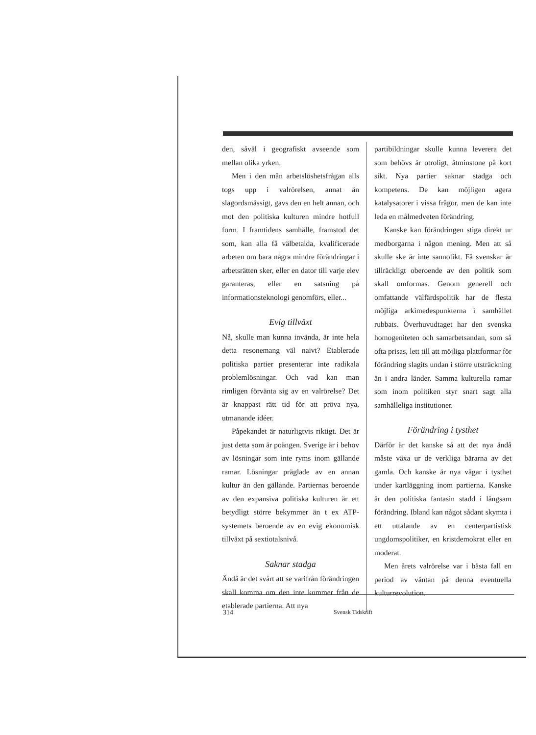den, såväl i geografiskt avseende som mellan olika yrken.
Men i den mån arbetslöshetsfrågan alls togs upp i valrörelsen, annat än slagordsmässigt, gavs den en helt annan, och mot den politiska kulturen mindre hotfull form. I framtidens samhälle, framstod det som, kan alla få välbetalda, kvalificerade arbeten om bara några mindre förändringar i arbetsrätten sker, eller en dator till varje elev garanteras, eller en satsning på informationsteknologi genomförs, eller...
Evig tillväxt
Nå, skulle man kunna invända, är inte hela detta resonemang väl naivt? Etablerade politiska partier presenterar inte radikala problemlösningar. Och vad kan man rimligen förvänta sig av en valrörelse? Det är knappast rätt tid för att pröva nya, utmanande idéer.
Påpekandet är naturligtvis riktigt. Det är just detta som är poängen. Sverige är i behov av lösningar som inte ryms inom gällande ramar. Lösningar präglade av en annan kultur än den gällande. Partiernas beroende av den expansiva politiska kulturen är ett betydligt större bekymmer än t ex ATP-systemets beroende av en evig ekonomisk tillväxt på sextiotalsnivå.
Saknar stadga
Ändå är det svårt att se varifrån förändringen skall komma om den inte kommer från de etablerade partierna. Att nya
partibildningar skulle kunna leverera det som behövs är otroligt, åtminstone på kort sikt. Nya partier saknar stadga och kompetens. De kan möjligen agera katalysatorer i vissa frågor, men de kan inte leda en målmedveten förändring.
Kanske kan förändringen stiga direkt ur medborgarna i någon mening. Men att så skulle ske är inte sannolikt. Få svenskar är tillräckligt oberoende av den politik som skall omformas. Genom generell och omfattande välfärdspolitik har de flesta möjliga arkimedespunkterna i samhället rubbats. Överhuvudtaget har den svenska homogeniteten och samarbetsandan, som så ofta prisas, lett till att möjliga plattformar för förändring slagits undan i större utsträckning än i andra länder. Samma kulturella ramar som inom politiken styr snart sagt alla samhälleliga institutioner.
Förändring i tysthet
Därför är det kanske så att det nya ändå måste växa ur de verkliga bärarna av det gamla. Och kanske är nya vägar i tysthet under kartläggning inom partierna. Kanske är den politiska fantasin stadd i långsam förändring. Ibland kan något sådant skymta i ett uttalande av en centerpartistisk ungdomspolitiker, en kristdemokrat eller en moderat.
Men årets valrörelse var i bästa fall en period av väntan på denna eventuella kulturrevolution.
314 Svensk Tidskrift